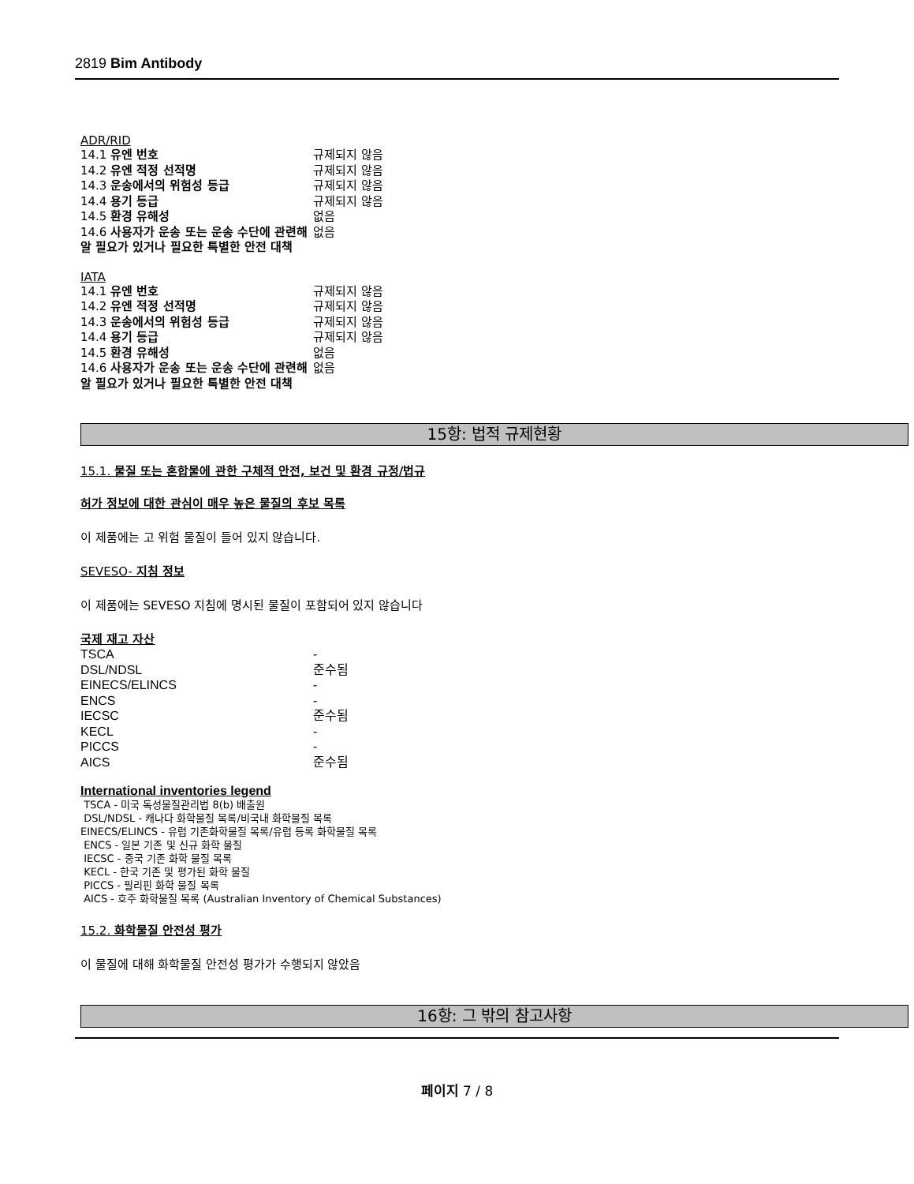2819 Bim Antibody
ADR/RID
| 14.1 유엔 번호 | 규제되지 않음 |
| 14.2 유엔 적정 선적명 | 규제되지 않음 |
| 14.3 운송에서의 위험성 등급 | 규제되지 않음 |
| 14.4 용기 등급 | 규제되지 않음 |
| 14.5 환경 유해성 | 없음 |
| 14.6 사용자가 운송 또는 운송 수단에 관련해 알 필요가 있거나 필요한 특별한 안전 대책 | 없음 |
IATA
| 14.1 유엔 번호 | 규제되지 않음 |
| 14.2 유엔 적정 선적명 | 규제되지 않음 |
| 14.3 운송에서의 위험성 등급 | 규제되지 않음 |
| 14.4 용기 등급 | 규제되지 않음 |
| 14.5 환경 유해성 | 없음 |
| 14.6 사용자가 운송 또는 운송 수단에 관련해 알 필요가 있거나 필요한 특별한 안전 대책 | 없음 |
15항: 법적 규제현황
15.1. 물질 또는 혼합물에 관한 구체적 안전, 보건 및 환경 규정/법규
허가 정보에 대한 관심이 매우 높은 물질의 후보 목록
이 제품에는 고 위험 물질이 들어 있지 않습니다.
SEVESO- 지침 정보
이 제품에는 SEVESO 지침에 명시된 물질이 포함되어 있지 않습니다
국제 재고 자산
| TSCA | - |
| DSL/NDSL | 준수됨 |
| EINECS/ELINCS | - |
| ENCS | - |
| IECSC | 준수됨 |
| KECL | - |
| PICCS | - |
| AICS | 준수됨 |
International inventories legend
TSCA - 미국 독성물질관리법 8(b) 배출원
DSL/NDSL - 캐나다 화학물질 목록/비국내 화학물질 목록
EINECS/ELINCS - 유럽 기존화학물질 목록/유럽 등록 화학물질 목록
ENCS - 일본 기존 및 신규 화학 물질
IECSC - 중국 기존 화학 물질 목록
KECL - 한국 기존 및 평가된 화학 물질
PICCS - 필리핀 화학 물질 목록
AICS - 호주 화학물질 목록 (Australian Inventory of Chemical Substances)
15.2. 화학물질 안전성 평가
이 물질에 대해 화학물질 안전성 평가가 수행되지 않았음
16항: 그 밖의 참고사항
페이지 7 / 8